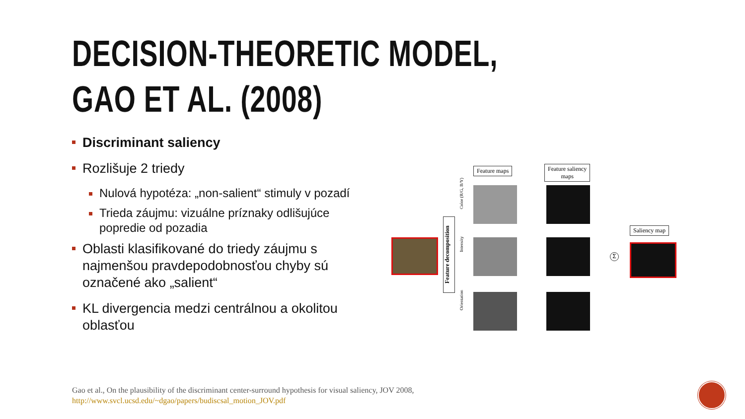DECISION-THEORETIC MODEL,
GAO ET AL. (2008)
Discriminant saliency
Rozlišuje 2 triedy
Nulová hypotéza: „non-salient“ stimuly v pozadí
Trieda záujmu: vizuálne príznaky odlišujúce popredie od pozadia
Oblasti klasifikované do triedy záujmu s najmenšou pravdepodobnosťou chyby sú označené ako „salient“
KL divergencia medzi centrálnou a okolitou oblasťou
Feature maps
Feature saliency
maps
Saliency map
Feature decomposition
Color (R/G, B/Y)
Intensity
Orientation
Σ
Gao et al., On the plausibility of the discriminant center-surround hypothesis for visual saliency, JOV 2008,
http://www.svcl.ucsd.edu/~dgao/papers/budiscsal_motion_JOV.pdf